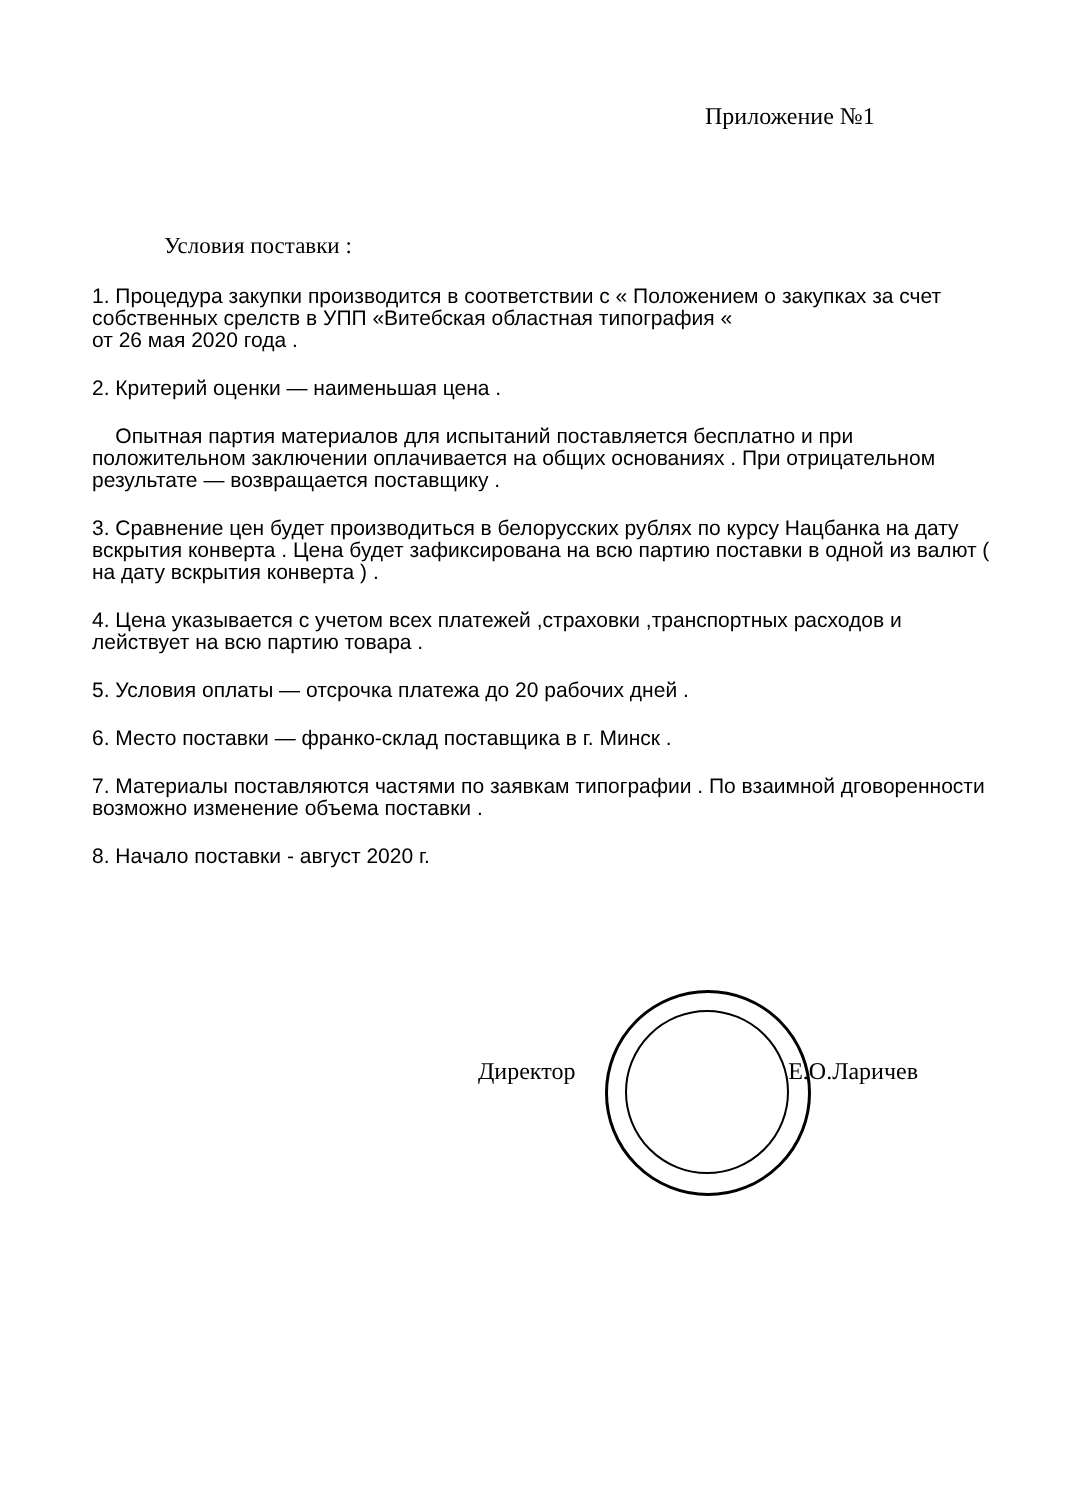Приложение №1
Условия поставки :
1. Процедура закупки производится в соответствии с « Положением о закупках за счет собственных срелств в УПП «Витебская областная типография «
от 26 мая 2020 года .
2. Критерий оценки — наименьшая цена .
Опытная партия материалов для испытаний поставляется бесплатно и при положительном заключении оплачивается на общих основаниях . При отрицательном результате — возвращается поставщику .
3. Сравнение цен будет производиться в белорусских рублях по курсу Нацбанка на дату вскрытия конверта . Цена будет зафиксирована на всю партию поставки в одной из валют ( на дату вскрытия конверта ) .
4. Цена указывается с учетом всех платежей ,страховки ,транспортных расходов и лействует на всю партию товара .
5. Условия оплаты — отсрочка платежа до 20 рабочих дней .
6. Место поставки — франко-склад поставщика в г. Минск .
7. Материалы поставляются частями по заявкам типографии . По взаимной дговоренности возможно изменение объема поставки .
8. Начало поставки - август 2020 г.
Директор Е.О.Ларичев